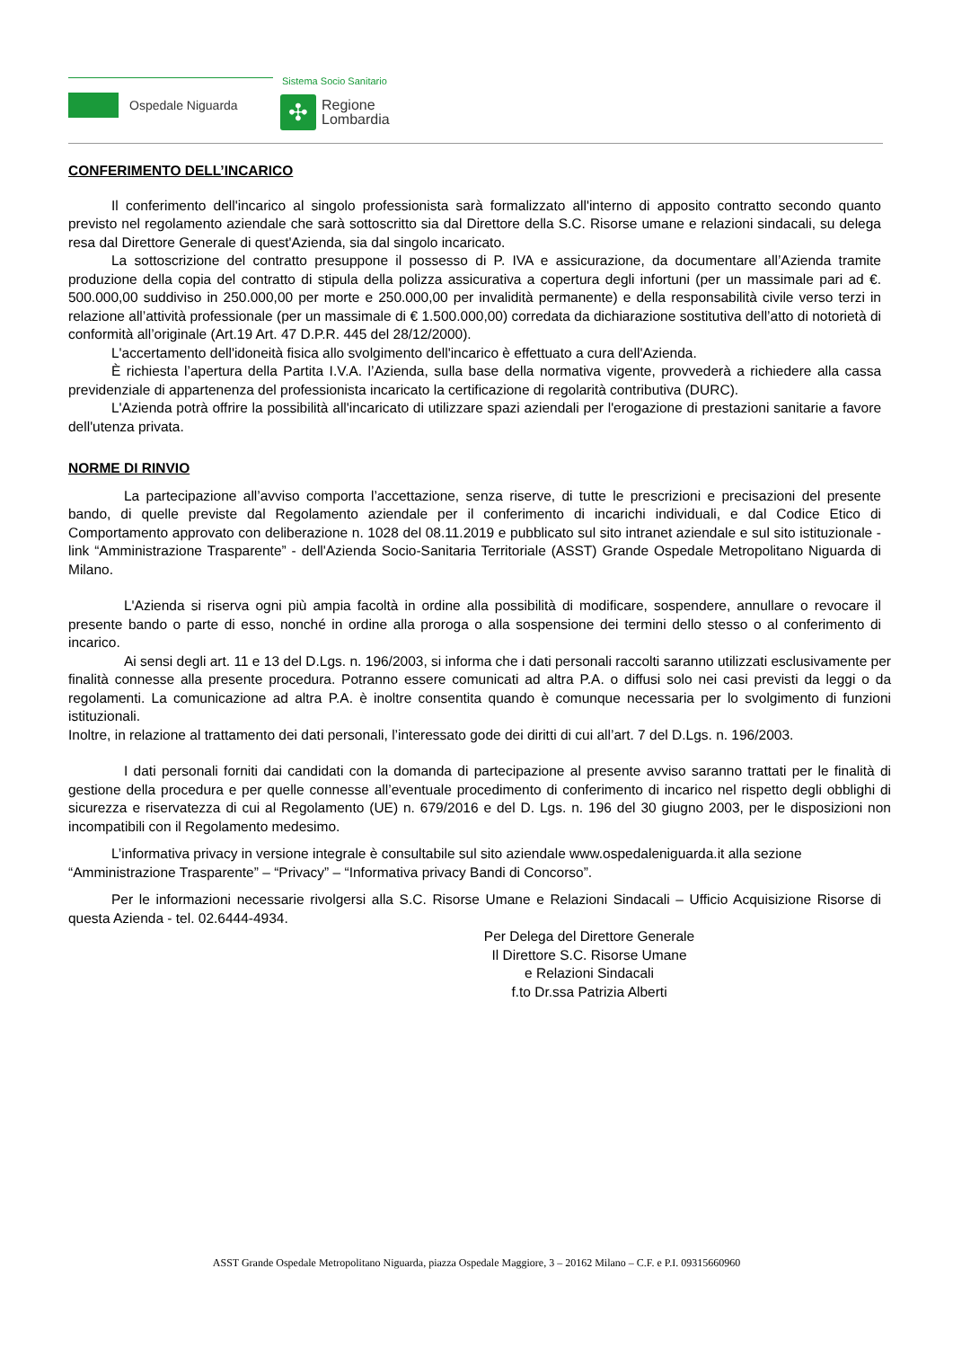Ospedale Niguarda
Sistema Socio Sanitario
✣
Regione
Lombardia
CONFERIMENTO DELL’INCARICO
Il conferimento dell'incarico al singolo professionista sarà formalizzato all'interno di apposito contratto secondo quanto previsto nel regolamento aziendale che sarà sottoscritto sia dal Direttore della S.C. Risorse umane e relazioni sindacali, su delega resa dal Direttore Generale di quest'Azienda, sia dal singolo incaricato.
La sottoscrizione del contratto presuppone il possesso di P. IVA e assicurazione, da documentare all’Azienda tramite produzione della copia del contratto di stipula della polizza assicurativa a copertura degli infortuni (per un massimale pari ad €. 500.000,00 suddiviso in 250.000,00 per morte e 250.000,00 per invalidità permanente) e della responsabilità civile verso terzi in relazione all’attività professionale (per un massimale di € 1.500.000,00) corredata da dichiarazione sostitutiva dell’atto di notorietà di conformità all’originale (Art.19 Art. 47 D.P.R. 445 del 28/12/2000).
L'accertamento dell'idoneità fisica allo svolgimento dell'incarico è effettuato a cura dell'Azienda.
È richiesta l’apertura della Partita I.V.A. l’Azienda, sulla base della normativa vigente, provvederà a richiedere alla cassa previdenziale di appartenenza del professionista incaricato la certificazione di regolarità contributiva (DURC).
L'Azienda potrà offrire la possibilità all'incaricato di utilizzare spazi aziendali per l'erogazione di prestazioni sanitarie a favore dell'utenza privata.
NORME DI RINVIO
La partecipazione all’avviso comporta l’accettazione, senza riserve, di tutte le prescrizioni e precisazioni del presente bando, di quelle previste dal Regolamento aziendale per il conferimento di incarichi individuali, e dal Codice Etico di Comportamento approvato con deliberazione n. 1028 del 08.11.2019 e pubblicato sul sito intranet aziendale e sul sito istituzionale - link “Amministrazione Trasparente” - dell'Azienda Socio-Sanitaria Territoriale (ASST) Grande Ospedale Metropolitano Niguarda di Milano.
L'Azienda si riserva ogni più ampia facoltà in ordine alla possibilità di modificare, sospendere, annullare o revocare il presente bando o parte di esso, nonché in ordine alla proroga o alla sospensione dei termini dello stesso o al conferimento di incarico.
Ai sensi degli art. 11 e 13 del D.Lgs. n. 196/2003, si informa che i dati personali raccolti saranno utilizzati esclusivamente per finalità connesse alla presente procedura. Potranno essere comunicati ad altra P.A. o diffusi solo nei casi previsti da leggi o da regolamenti. La comunicazione ad altra P.A. è inoltre consentita quando è comunque necessaria per lo svolgimento di funzioni istituzionali.
Inoltre, in relazione al trattamento dei dati personali, l’interessato gode dei diritti di cui all’art. 7 del D.Lgs. n. 196/2003.
I dati personali forniti dai candidati con la domanda di partecipazione al presente avviso saranno trattati per le finalità di gestione della procedura e per quelle connesse all’eventuale procedimento di conferimento di incarico nel rispetto degli obblighi di sicurezza e riservatezza di cui al Regolamento (UE) n. 679/2016 e del D. Lgs. n. 196 del 30 giugno 2003, per le disposizioni non incompatibili con il Regolamento medesimo.
L’informativa privacy in versione integrale è consultabile sul sito aziendale www.ospedaleniguarda.it alla sezione “Amministrazione Trasparente” – “Privacy” – “Informativa privacy Bandi di Concorso”.
Per le informazioni necessarie rivolgersi alla S.C. Risorse Umane e Relazioni Sindacali – Ufficio Acquisizione Risorse di questa Azienda - tel. 02.6444-4934.
Per Delega del Direttore Generale
Il Direttore S.C. Risorse Umane
e Relazioni Sindacali
f.to Dr.ssa Patrizia Alberti
ASST Grande Ospedale Metropolitano Niguarda, piazza Ospedale Maggiore, 3 – 20162 Milano – C.F. e P.I. 09315660960